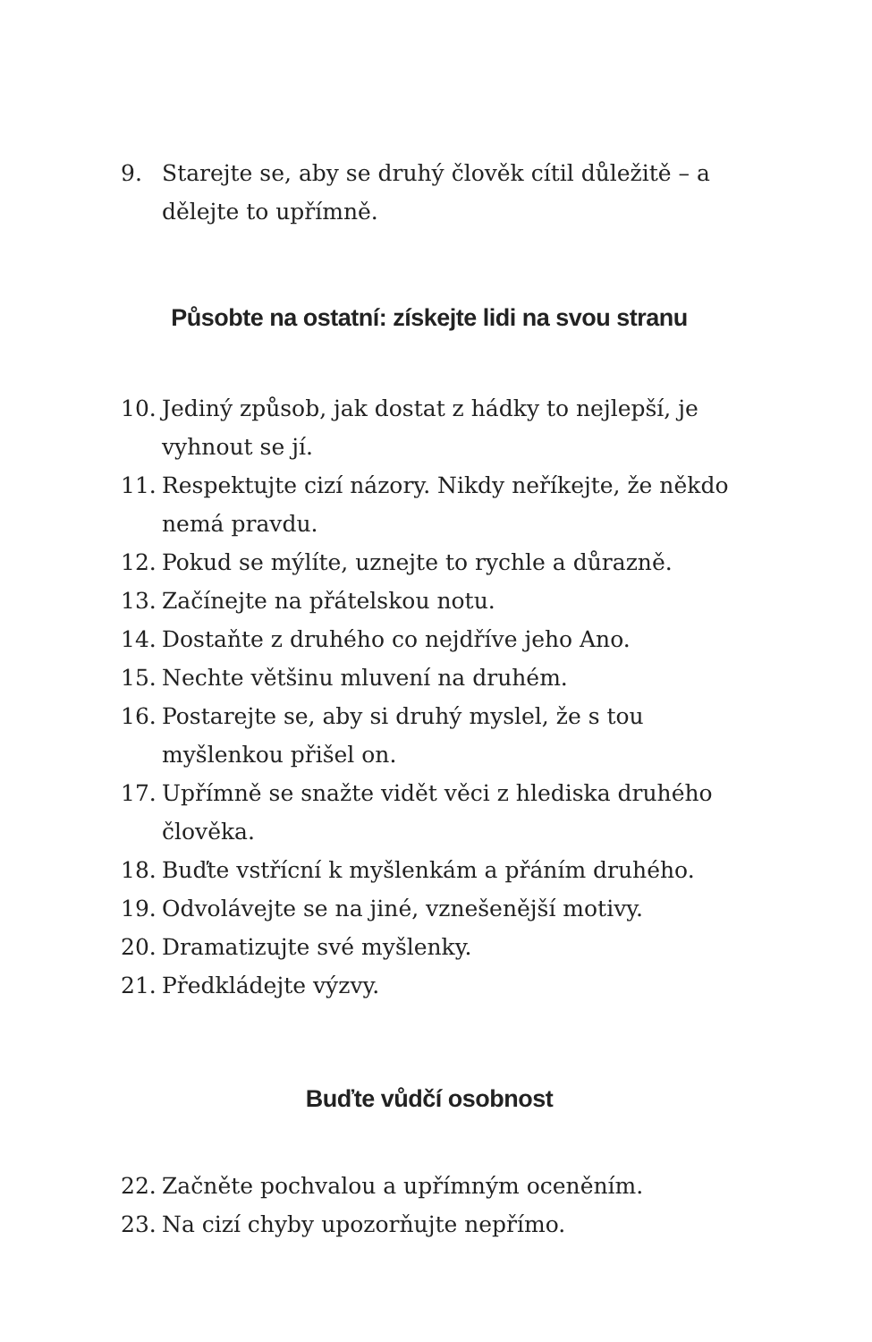9. Starejte se, aby se druhý člověk cítil důležitě – a dělejte to upřímně.
Působte na ostatní: získejte lidi na svou stranu
10. Jediný způsob, jak dostat z hádky to nejlepší, je vyhnout se jí.
11. Respektujte cizí názory. Nikdy neříkejte, že někdo nemá pravdu.
12. Pokud se mýlíte, uznejte to rychle a důrazně.
13. Začínejte na přátelskou notu.
14. Dostaňte z druhého co nejdříve jeho Ano.
15. Nechte většinu mluvení na druhém.
16. Postarejte se, aby si druhý myslel, že s tou myšlenkou přišel on.
17. Upřímně se snažte vidět věci z hlediska druhého člověka.
18. Buďte vstřícní k myšlenkám a přáním druhého.
19. Odvolávejte se na jiné, vznešenější motivy.
20. Dramatizujte své myšlenky.
21. Předkládejte výzvy.
Buďte vůdčí osobnost
22. Začněte pochvalou a upřímným oceněním.
23. Na cizí chyby upozorňujte nepřímo.